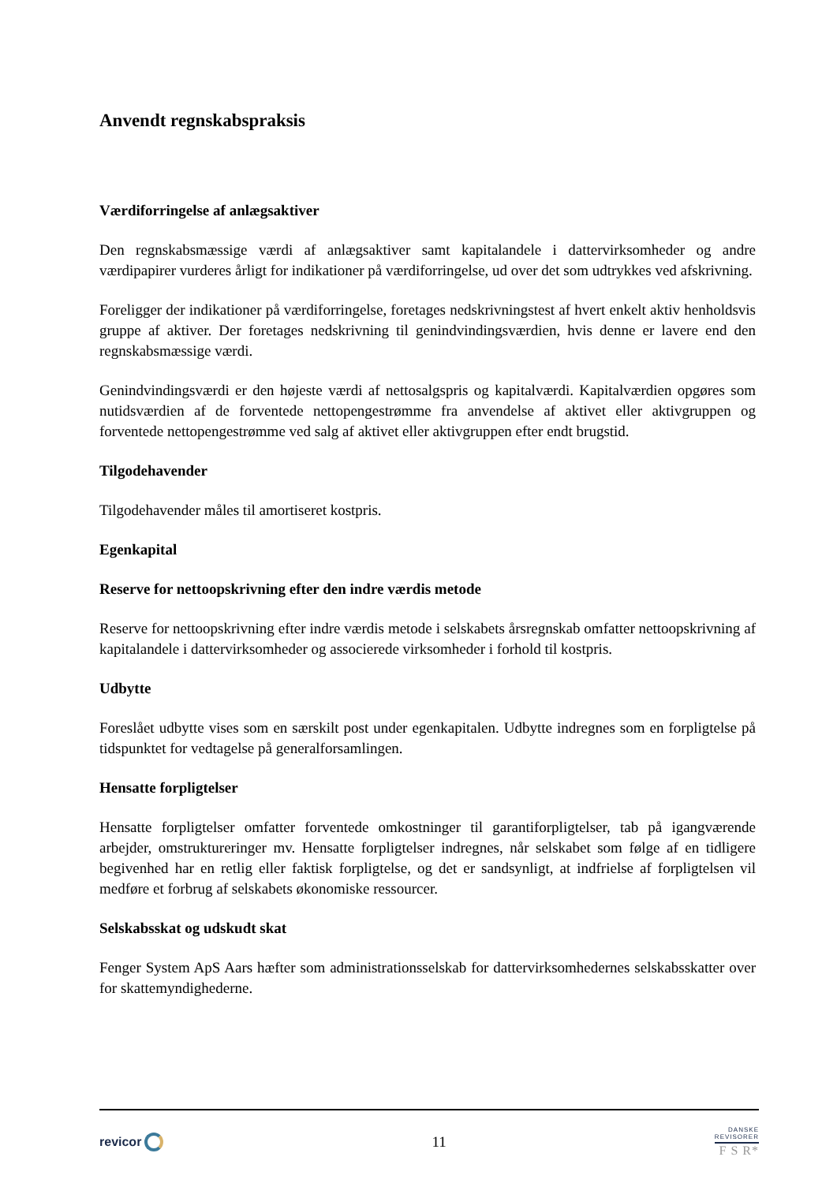Anvendt regnskabspraksis
Værdiforringelse af anlægsaktiver
Den regnskabsmæssige værdi af anlægsaktiver samt kapitalandele i dattervirksomheder og andre værdipapirer vurderes årligt for indikationer på værdiforringelse, ud over det som udtrykkes ved afskrivning.
Foreligger der indikationer på værdiforringelse, foretages nedskrivningstest af hvert enkelt aktiv henholdsvis gruppe af aktiver. Der foretages nedskrivning til genindvindingsværdien, hvis denne er lavere end den regnskabsmæssige værdi.
Genindvindingsværdi er den højeste værdi af nettosalgspris og kapitalværdi. Kapitalværdien opgøres som nutidsværdien af de forventede nettopengestrømme fra anvendelse af aktivet eller aktivgruppen og forventede nettopengestrømme ved salg af aktivet eller aktivgruppen efter endt brugstid.
Tilgodehavender
Tilgodehavender måles til amortiseret kostpris.
Egenkapital
Reserve for nettoopskrivning efter den indre værdis metode
Reserve for nettoopskrivning efter indre værdis metode i selskabets årsregnskab omfatter nettoopskrivning af kapitalandele i dattervirksomheder og associerede virksomheder i forhold til kostpris.
Udbytte
Foreslået udbytte vises som en særskilt post under egenkapitalen. Udbytte indregnes som en forpligtelse på tidspunktet for vedtagelse på generalforsamlingen.
Hensatte forpligtelser
Hensatte forpligtelser omfatter forventede omkostninger til garantiforpligtelser, tab på igangværende arbejder, omstruktureringer mv. Hensatte forpligtelser indregnes, når selskabet som følge af en tidligere begivenhed har en retlig eller faktisk forpligtelse, og det er sandsynligt, at indfrielse af forpligtelsen vil medføre et forbrug af selskabets økonomiske ressourcer.
Selskabsskat og udskudt skat
Fenger System ApS Aars hæfter som administrationsselskab for dattervirksomhedernes selskabsskatter over for skattemyndighederne.
revicor
11
DANSKE
REVISORER
F S R*